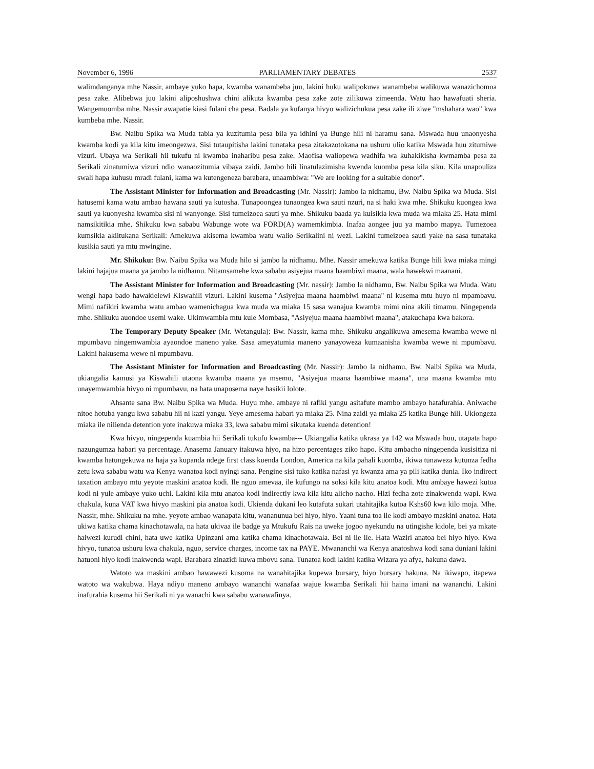November 6, 1996 PARLIAMENTARY DEBATES 2537
walimdanganya mhe Nassir, ambaye yuko hapa, kwamba wanambeba juu, lakini huku walipokuwa wanambeba walikuwa wanazichomoa pesa zake. Alibebwa juu lakini aliposhushwa chini alikuta kwamba pesa zake zote zilikuwa zimeenda. Watu hao hawafuati sheria. Wangemuomba mhe. Nassir awapatie kiasi fulani cha pesa. Badala ya kufanya hivyo walizichukua pesa zake ili ziwe "mshahara wao" kwa kumbeba mhe. Nassir.
Bw. Naibu Spika wa Muda tabia ya kuzitumia pesa bila ya idhini ya Bunge hili ni haramu sana. Mswada huu unaonyesha kwamba kodi ya kila kitu imeongezwa. Sisi tutaupitisha lakini tunataka pesa zitakazotokana na ushuru ulio katika Mswada huu zitumiwe vizuri. Ubaya wa Serikali hii tukufu ni kwamba inaharibu pesa zake. Maofisa waliopewa wadhifa wa kuhakikisha kwmamba pesa za Serikali zinatumiwa vizuri ndio wanaozitumia vibaya zaidi. Jambo hili linatulazimisha kwenda kuomba pesa kila siku. Kila unapouliza swali hapa kuhusu mradi fulani, kama wa kutengeneza barabara, unaambiwa: "We are looking for a suitable donor".
The Assistant Minister for Information and Broadcasting (Mr. Nassir): Jambo la nidhamu, Bw. Naibu Spika wa Muda. Sisi hatusemi kama watu ambao hawana sauti ya kutosha. Tunapoongea tunaongea kwa sauti nzuri, na si haki kwa mhe. Shikuku kuongea kwa sauti ya kuonyesha kwamba sisi ni wanyonge. Sisi tumeizoea sauti ya mhe. Shikuku baada ya kuisikia kwa muda wa miaka 25. Hata mimi namsikitikia mhe. Shikuku kwa sababu Wabunge wote wa FORD(A) wamemkimbia. Inafaa aongee juu ya mambo mapya. Tumezoea kumsikia akiitukana Serikali: Amekuwa akisema kwamba watu walio Serikalini ni wezi. Lakini tumeizoea sauti yake na sasa tunataka kusikia sauti ya mtu mwingine.
Mr. Shikuku: Bw. Naibu Spika wa Muda hilo si jambo la nidhamu. Mhe. Nassir amekuwa katika Bunge hili kwa miaka mingi lakini hajajua maana ya jambo la nidhamu. Nitamsamehe kwa sababu asiyejua maana haambiwi maana, wala hawekwi maanani.
The Assistant Minister for Information and Broadcasting (Mr. nassir): Jambo la nidhamu, Bw. Naibu Spika wa Muda. Watu wengi hapa bado hawakielewi Kiswahili vizuri. Lakini kusema "Asiyejua maana haambiwi maana" ni kusema mtu huyo ni mpambavu. Mimi nafikiri kwamba watu ambao wamenichagua kwa muda wa miaka 15 sasa wanajua kwamba mimi nina akili timamu. Ningependa mhe. Shikuku auondoe usemi wake. Ukimwambia mtu kule Mombasa, "Asiyejua maana haambiwi maana", atakuchapa kwa bakora.
The Temporary Deputy Speaker (Mr. Wetangula): Bw. Nassir, kama mhe. Shikuku angalikuwa amesema kwamba wewe ni mpumbavu ningemwambia ayaondoe maneno yake. Sasa ameyatumia maneno yanayoweza kumaanisha kwamba wewe ni mpumbavu. Lakini hakusema wewe ni mpumbavu.
The Assistant Minister for Information and Broadcasting (Mr. Nassir): Jambo la nidhamu, Bw. Naibi Spika wa Muda, ukiangalia kamusi ya Kiswahili utaona kwamba maana ya msemo, "Asiyejua maana haambiwe maana", una maana kwamba mtu unayemwambia hivyo ni mpumbavu, na hata unaposema naye hasikii lolote.
Ahsante sana Bw. Naibu Spika wa Muda. Huyu mhe. ambaye ni rafiki yangu asitafute mambo ambayo hatafurahia. Aniwache nitoe hotuba yangu kwa sababu hii ni kazi yangu. Yeye amesema habari ya miaka 25. Nina zaidi ya miaka 25 katika Bunge hili. Ukiongeza miaka ile nilienda detention yote inakuwa miaka 33, kwa sababu mimi sikutaka kuenda detention!
Kwa hivyo, ningependa kuambia hii Serikali tukufu kwamba--- Ukiangalia katika ukrasa ya 142 wa Mswada huu, utapata hapo nazungumza habari ya percentage. Anasema January itakuwa hiyo, na hizo percentages ziko hapo. Kitu ambacho ningependa kusisitiza ni kwamba hatungekuwa na haja ya kupanda ndege first class kuenda London, America na kila pahali kuomba, ikiwa tunaweza kutunza fedha zetu kwa sababu watu wa Kenya wanatoa kodi nyingi sana. Pengine sisi tuko katika nafasi ya kwanza ama ya pili katika dunia. Iko indirect taxation ambayo mtu yeyote maskini anatoa kodi. Ile nguo amevaa, ile kufungo na soksi kila kitu anatoa kodi. Mtu ambaye hawezi kutoa kodi ni yule ambaye yuko uchi. Lakini kila mtu anatoa kodi indirectly kwa kila kitu alicho nacho. Hizi fedha zote zinakwenda wapi. Kwa chakula, kuna VAT kwa hivyo maskini pia anatoa kodi. Ukienda dukani leo kutafuta sukari utahitajika kutoa Kshs60 kwa kilo moja. Mhe. Nassir, mhe. Shikuku na mhe. yeyote ambao wanapata kitu, wananunua bei hiyo, hiyo. Yaani tuna toa ile kodi ambayo maskini anatoa. Hata ukiwa katika chama kinachotawala, na hata ukivaa ile badge ya Mtukufu Rais na uweke jogoo nyekundu na utingishe kidole, bei ya mkate haiwezi kurudi chini, hata uwe katika Upinzani ama katika chama kinachotawala. Bei ni ile ile. Hata Waziri anatoa bei hiyo hiyo. Kwa hivyo, tunatoa ushuru kwa chakula, nguo, service charges, income tax na PAYE. Mwananchi wa Kenya anatoshwa kodi sana duniani lakini hatuoni hiyo kodi inakwenda wapi. Barabara zinazidi kuwa mbovu sana. Tunatoa kodi lakini katika Wizara ya afya, hakuna dawa.
Watoto wa maskini ambao hawawezi kusoma na wanahitajika kupewa bursary, hiyo bursary hakuna. Na ikiwapo, itapewa watoto wa wakubwa. Haya ndiyo maneno ambayo wananchi wanafaa wajue kwamba Serikali hii haina imani na wananchi. Lakini inafurahia kusema hii Serikali ni ya wanachi kwa sababu wanawafinya.